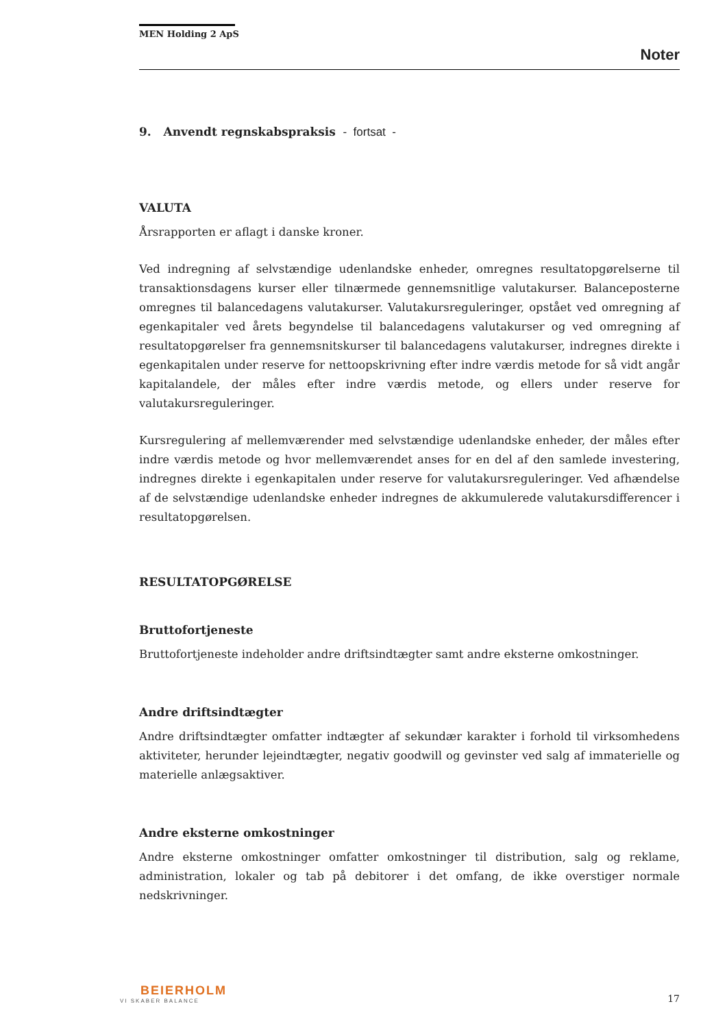MEN Holding 2 ApS
Noter
9. Anvendt regnskabspraksis - fortsat -
VALUTA
Årsrapporten er aflagt i danske kroner.
Ved indregning af selvstændige udenlandske enheder, omregnes resultatopgørelserne til transaktionsdagens kurser eller tilnærmede gennemsnitlige valutakurser. Balanceposterne omregnes til balancedagens valutakurser. Valutakursreguleringer, opstået ved omregning af egenkapitaler ved årets begyndelse til balancedagens valutakurser og ved omregning af resultatopgørelser fra gennemsnitskurser til balancedagens valutakurser, indregnes direkte i egenkapitalen under reserve for nettoopskrivning efter indre værdis metode for så vidt angår kapitalandele, der måles efter indre værdis metode, og ellers under reserve for valutakursreguleringer.
Kursregulering af mellemværender med selvstændige udenlandske enheder, der måles efter indre værdis metode og hvor mellemværendet anses for en del af den samlede investering, indregnes direkte i egenkapitalen under reserve for valutakursreguleringer. Ved afhændelse af de selvstændige udenlandske enheder indregnes de akkumulerede valutakursdifferencer i resultatopgørelsen.
RESULTATOPGØRELSE
Bruttofortjeneste
Bruttofortjeneste indeholder andre driftsindtægter samt andre eksterne omkostninger.
Andre driftsindtægter
Andre driftsindtægter omfatter indtægter af sekundær karakter i forhold til virksomhedens aktiviteter, herunder lejeindtægter, negativ goodwill og gevinster ved salg af immaterielle og materielle anlægsaktiver.
Andre eksterne omkostninger
Andre eksterne omkostninger omfatter omkostninger til distribution, salg og reklame, administration, lokaler og tab på debitorer i det omfang, de ikke overstiger normale nedskrivninger.
BEIERHOLM
VI SKABER BALANCE
17